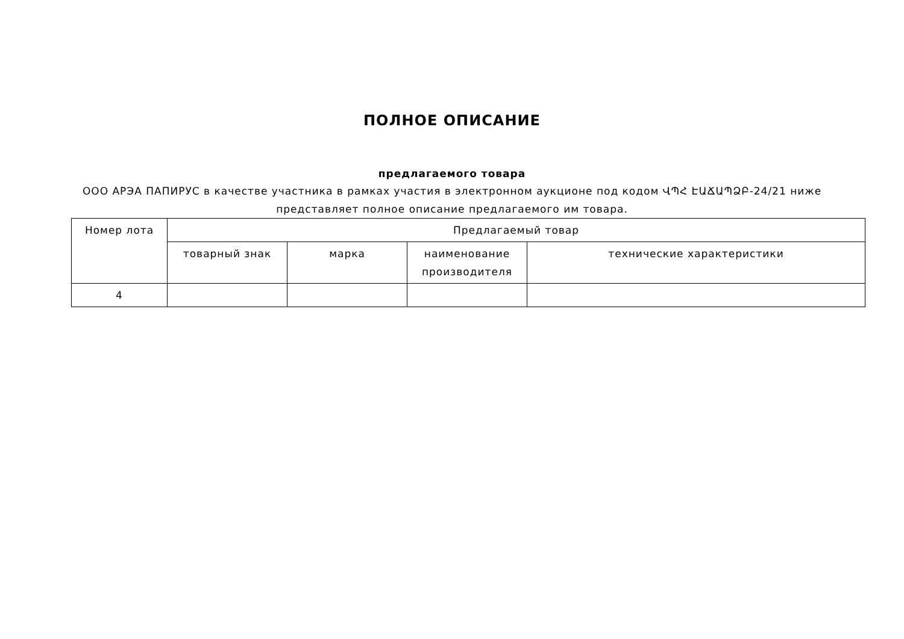ПОЛНОЕ ОПИСАНИЕ
предлагаемого товара
ООО АРЭА ПАПИРУС в качестве участника в рамках участия в электронном аукционе под кодом ՎՊՀ ԷԱՃԱՊՁԲ-24/21 ниже представляет полное описание предлагаемого им товара.
| Номер лота | Предлагаемый товар | | | |
| --- | --- | --- | --- | --- |
| | товарный знак | марка | наименование производителя | технические характеристики |
| 4 | | | | |